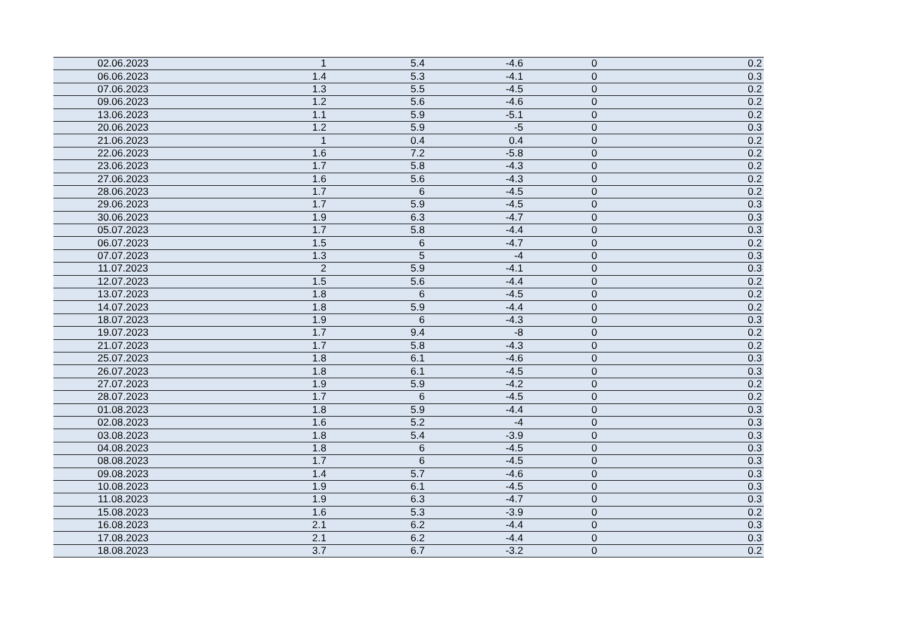| 02.06.2023 | 1 | 5.4 | -4.6 | 0 | 0.2 |
| 06.06.2023 | 1.4 | 5.3 | -4.1 | 0 | 0.3 |
| 07.06.2023 | 1.3 | 5.5 | -4.5 | 0 | 0.2 |
| 09.06.2023 | 1.2 | 5.6 | -4.6 | 0 | 0.2 |
| 13.06.2023 | 1.1 | 5.9 | -5.1 | 0 | 0.2 |
| 20.06.2023 | 1.2 | 5.9 | -5 | 0 | 0.3 |
| 21.06.2023 | 1 | 0.4 | 0.4 | 0 | 0.2 |
| 22.06.2023 | 1.6 | 7.2 | -5.8 | 0 | 0.2 |
| 23.06.2023 | 1.7 | 5.8 | -4.3 | 0 | 0.2 |
| 27.06.2023 | 1.6 | 5.6 | -4.3 | 0 | 0.2 |
| 28.06.2023 | 1.7 | 6 | -4.5 | 0 | 0.2 |
| 29.06.2023 | 1.7 | 5.9 | -4.5 | 0 | 0.3 |
| 30.06.2023 | 1.9 | 6.3 | -4.7 | 0 | 0.3 |
| 05.07.2023 | 1.7 | 5.8 | -4.4 | 0 | 0.3 |
| 06.07.2023 | 1.5 | 6 | -4.7 | 0 | 0.2 |
| 07.07.2023 | 1.3 | 5 | -4 | 0 | 0.3 |
| 11.07.2023 | 2 | 5.9 | -4.1 | 0 | 0.3 |
| 12.07.2023 | 1.5 | 5.6 | -4.4 | 0 | 0.2 |
| 13.07.2023 | 1.8 | 6 | -4.5 | 0 | 0.2 |
| 14.07.2023 | 1.8 | 5.9 | -4.4 | 0 | 0.2 |
| 18.07.2023 | 1.9 | 6 | -4.3 | 0 | 0.3 |
| 19.07.2023 | 1.7 | 9.4 | -8 | 0 | 0.2 |
| 21.07.2023 | 1.7 | 5.8 | -4.3 | 0 | 0.2 |
| 25.07.2023 | 1.8 | 6.1 | -4.6 | 0 | 0.3 |
| 26.07.2023 | 1.8 | 6.1 | -4.5 | 0 | 0.3 |
| 27.07.2023 | 1.9 | 5.9 | -4.2 | 0 | 0.2 |
| 28.07.2023 | 1.7 | 6 | -4.5 | 0 | 0.2 |
| 01.08.2023 | 1.8 | 5.9 | -4.4 | 0 | 0.3 |
| 02.08.2023 | 1.6 | 5.2 | -4 | 0 | 0.3 |
| 03.08.2023 | 1.8 | 5.4 | -3.9 | 0 | 0.3 |
| 04.08.2023 | 1.8 | 6 | -4.5 | 0 | 0.3 |
| 08.08.2023 | 1.7 | 6 | -4.5 | 0 | 0.3 |
| 09.08.2023 | 1.4 | 5.7 | -4.6 | 0 | 0.3 |
| 10.08.2023 | 1.9 | 6.1 | -4.5 | 0 | 0.3 |
| 11.08.2023 | 1.9 | 6.3 | -4.7 | 0 | 0.3 |
| 15.08.2023 | 1.6 | 5.3 | -3.9 | 0 | 0.2 |
| 16.08.2023 | 2.1 | 6.2 | -4.4 | 0 | 0.3 |
| 17.08.2023 | 2.1 | 6.2 | -4.4 | 0 | 0.3 |
| 18.08.2023 | 3.7 | 6.7 | -3.2 | 0 | 0.2 |